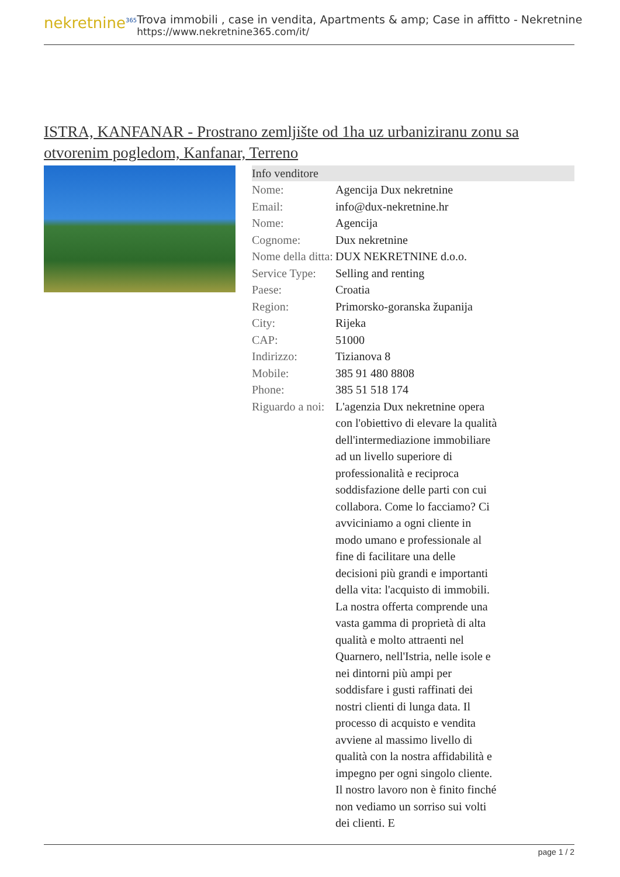nekretnine<sup>365</sup>
Trova immobili , case in vendita, Apartments & amp; Case in affitto - Nekretnine
https://www.nekretnine365.com/it/
ISTRA, KANFANAR - Prostrano zemljište od 1ha uz urbaniziranu zonu sa otvorenim pogledom, Kanfanar, Terreno
Info venditore
| Nome: | Agencija Dux nekretnine |
| Email: | info@dux-nekretnine.hr |
| Nome: | Agencija |
| Cognome: | Dux nekretnine |
| Nome della ditta: | DUX NEKRETNINE d.o.o. |
| Service Type: | Selling and renting |
| Paese: | Croatia |
| Region: | Primorsko-goranska županija |
| City: | Rijeka |
| CAP: | 51000 |
| Indirizzo: | Tizianova 8 |
| Mobile: | 385 91 480 8808 |
| Phone: | 385 51 518 174 |
| Riguardo a noi: | L'agenzia Dux nekretnine opera con l'obiettivo di elevare la qualità dell'intermediazione immobiliare ad un livello superiore di professionalità e reciproca soddisfazione delle parti con cui collabora. Come lo facciamo? Ci avviciniamo a ogni cliente in modo umano e professionale al fine di facilitare una delle decisioni più grandi e importanti della vita: l'acquisto di immobili. La nostra offerta comprende una vasta gamma di proprietà di alta qualità e molto attraenti nel Quarnero, nell'Istria, nelle isole e nei dintorni più ampi per soddisfare i gusti raffinati dei nostri clienti di lunga data. Il processo di acquisto e vendita avviene al massimo livello di qualità con la nostra affidabilità e impegno per ogni singolo cliente. Il nostro lavoro non è finito finché non vediamo un sorriso sui volti dei clienti. E |
page 1 / 2